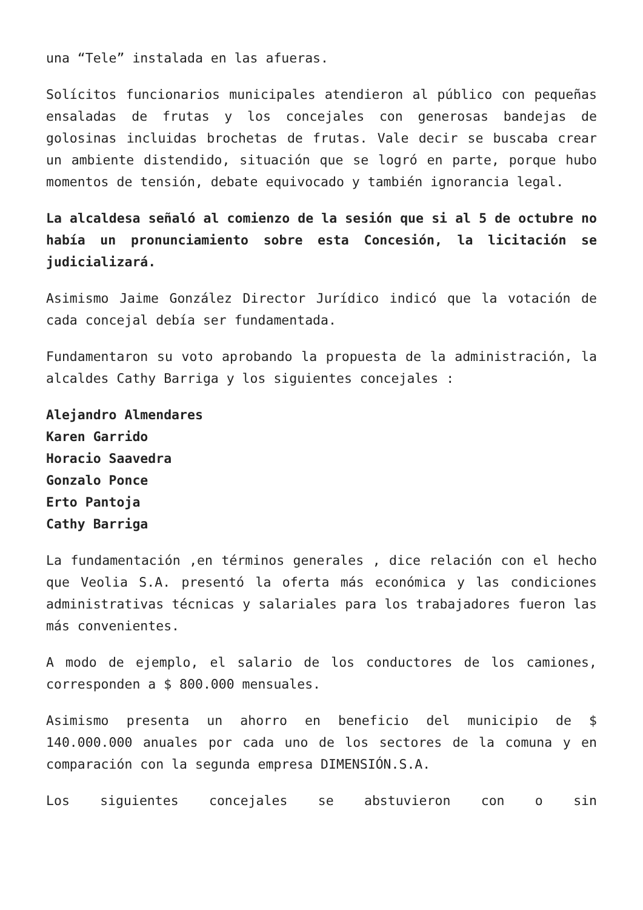una “Tele” instalada en las afueras.
Solícitos funcionarios municipales atendieron al público con pequeñas ensaladas de frutas y los concejales con generosas bandejas de golosinas incluidas brochetas de frutas. Vale decir se buscaba crear un ambiente distendido, situación que se logró en parte, porque hubo momentos de tensión, debate equivocado y también ignorancia legal.
La alcaldesa señaló al comienzo de la sesión que si al 5 de octubre no había un pronunciamiento sobre esta Concesión, la licitación se judicializará.
Asimismo Jaime González Director Jurídico indicó que la votación de cada concejal debía ser fundamentada.
Fundamentaron su voto aprobando la propuesta de la administración, la alcaldes Cathy Barriga y los siguientes concejales :
Alejandro Almendares
Karen Garrido
Horacio Saavedra
Gonzalo Ponce
Erto Pantoja
Cathy Barriga
La fundamentación ,en términos generales , dice relación con el hecho que Veolia S.A. presentó la oferta más económica y las condiciones administrativas técnicas y salariales para los trabajadores fueron las más convenientes.
A modo de ejemplo, el salario de los conductores de los camiones, corresponden a $ 800.000 mensuales.
Asimismo presenta un ahorro en beneficio del municipio de $ 140.000.000 anuales por cada uno de los sectores de la comuna y en comparación con la segunda empresa DIMENSIÓN.S.A.
Los siguientes concejales se abstuvieron con o sin